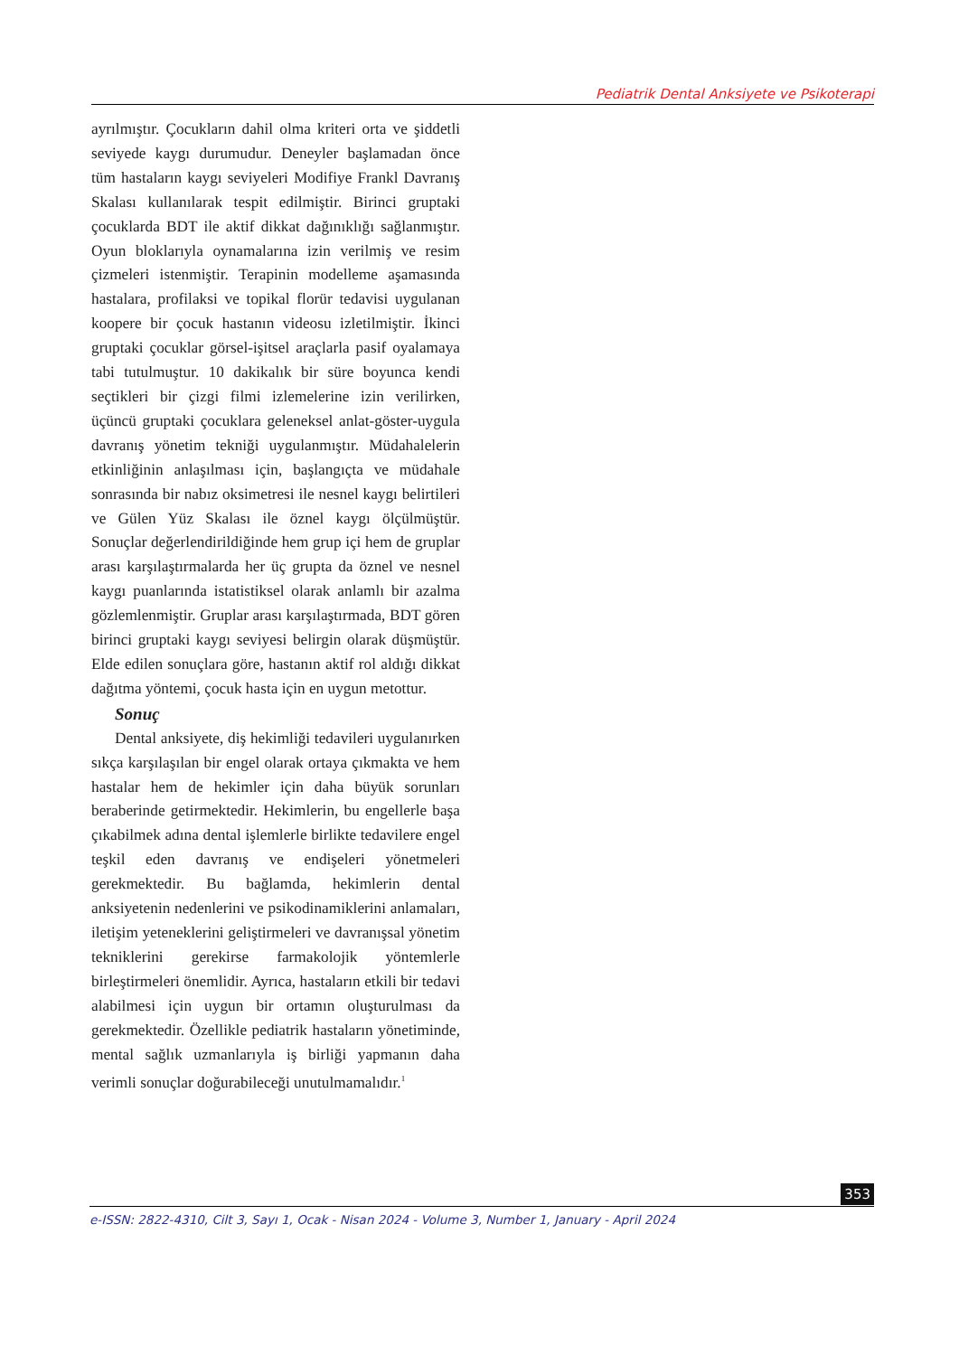Pediatrik Dental Anksiyete ve Psikoterapi
ayrılmıştır. Çocukların dahil olma kriteri orta ve şiddetli seviyede kaygı durumudur. Deneyler başlamadan önce tüm hastaların kaygı seviyeleri Modifiye Frankl Davranış Skalası kullanılarak tespit edilmiştir. Birinci gruptaki çocuklarda BDT ile aktif dikkat dağınıklığı sağlanmıştır. Oyun bloklarıyla oynamalarına izin verilmiş ve resim çizmeleri istenmiştir. Terapinin modelleme aşamasında hastalara, profilaksi ve topikal florür tedavisi uygulanan koopere bir çocuk hastanın videosu izletilmiştir. İkinci gruptaki çocuklar görsel-işitsel araçlarla pasif oyalamaya tabi tutulmuştur. 10 dakikalık bir süre boyunca kendi seçtikleri bir çizgi filmi izlemelerine izin verilirken, üçüncü gruptaki çocuklara geleneksel anlat-göster-uygula davranış yönetim tekniği uygulanmıştır. Müdahalelerin etkinliğinin anlaşılması için, başlangıçta ve müdahale sonrasında bir nabız oksimetresi ile nesnel kaygı belirtileri ve Gülen Yüz Skalası ile öznel kaygı ölçülmüştür. Sonuçlar değerlendirildiğinde hem grup içi hem de gruplar arası karşılaştırmalarda her üç grupta da öznel ve nesnel kaygı puanlarında istatistiksel olarak anlamlı bir azalma gözlemlenmiştir. Gruplar arası karşılaştırmada, BDT gören birinci gruptaki kaygı seviyesi belirgin olarak düşmüştür. Elde edilen sonuçlara göre, hastanın aktif rol aldığı dikkat dağıtma yöntemi, çocuk hasta için en uygun metottur.
Sonuç
Dental anksiyete, diş hekimliği tedavileri uygulanırken sıkça karşılaşılan bir engel olarak ortaya çıkmakta ve hem hastalar hem de hekimler için daha büyük sorunları beraberinde getirmektedir. Hekimlerin, bu engellerle başa çıkabilmek adına dental işlemlerle birlikte tedavilere engel teşkil eden davranış ve endişeleri yönetmeleri gerekmektedir. Bu bağlamda, hekimlerin dental anksiyetenin nedenlerini ve psikodinamiklerini anlamaları, iletişim yeteneklerini geliştirmeleri ve davranışsal yönetim tekniklerini gerekirse farmakolojik yöntemlerle birleştirmeleri önemlidir. Ayrıca, hastaların etkili bir tedavi alabilmesi için uygun bir ortamın oluşturulması da gerekmektedir. Özellikle pediatrik hastaların yönetiminde, mental sağlık uzmanlarıyla iş birliği yapmanın daha verimli sonuçlar doğurabileceği unutulmamalıdır.<sup>1</sup>
353
e-ISSN: 2822-4310, Cilt 3, Sayı 1, Ocak - Nisan 2024 - Volume 3, Number 1, January - April 2024